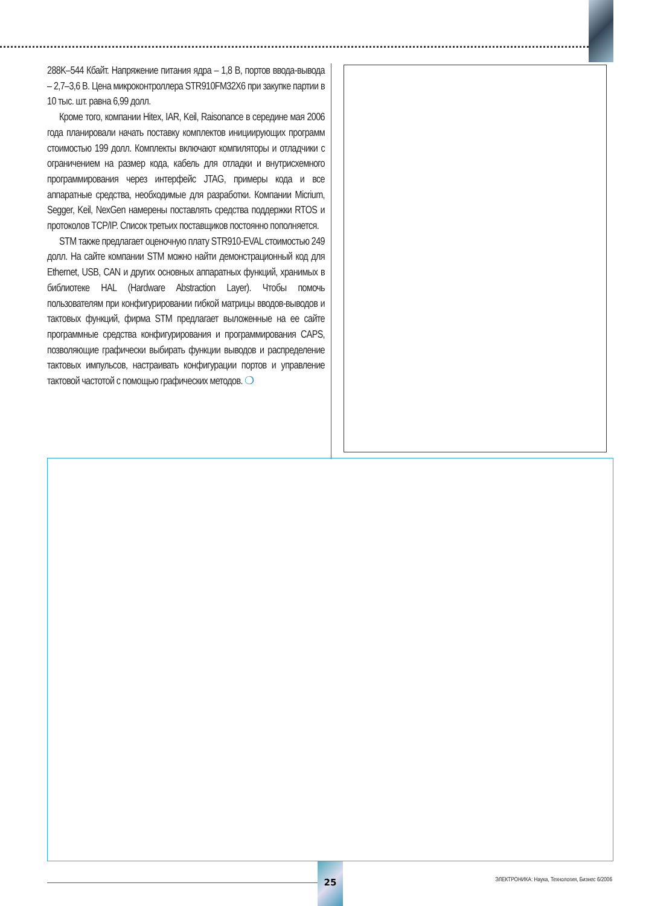288K–544 Кбайт. Напряжение питания ядра – 1,8 В, портов ввода-вывода – 2,7–3,6 В. Цена микроконтроллера STR910FM32X6 при закупке партии в 10 тыс. шт. равна 6,99 долл.
Кроме того, компании Hitex, IAR, Keil, Raisonance в середине мая 2006 года планировали начать поставку комплектов инициирующих программ стоимостью 199 долл. Комплекты включают компиляторы и отладчики с ограничением на размер кода, кабель для отладки и внутрисхемного программирования через интерфейс JTAG, примеры кода и все аппаратные средства, необходимые для разработки. Компании Micrium, Segger, Keil, NexGen намерены поставлять средства поддержки RTOS и протоколов TCP/IP. Список третьих поставщиков постоянно пополняется.
STM также предлагает оценочную плату STR910-EVAL стоимостью 249 долл. На сайте компании STM можно найти демонстрационный код для Ethernet, USB, CAN и других основных аппаратных функций, хранимых в библиотеке HAL (Hardware Abstraction Layer). Чтобы помочь пользователям при конфигурировании гибкой матрицы вводов-выводов и тактовых функций, фирма STM предлагает выложенные на ее сайте программные средства конфигурирования и программирования CAPS, позволяющие графически выбирать функции выводов и распределение тактовых импульсов, настраивать конфигурации портов и управление тактовой частотой с помощью графических методов. ❍
25
ЭЛЕКТРОНИКА: Наука, Технология, Бизнес 6/2006